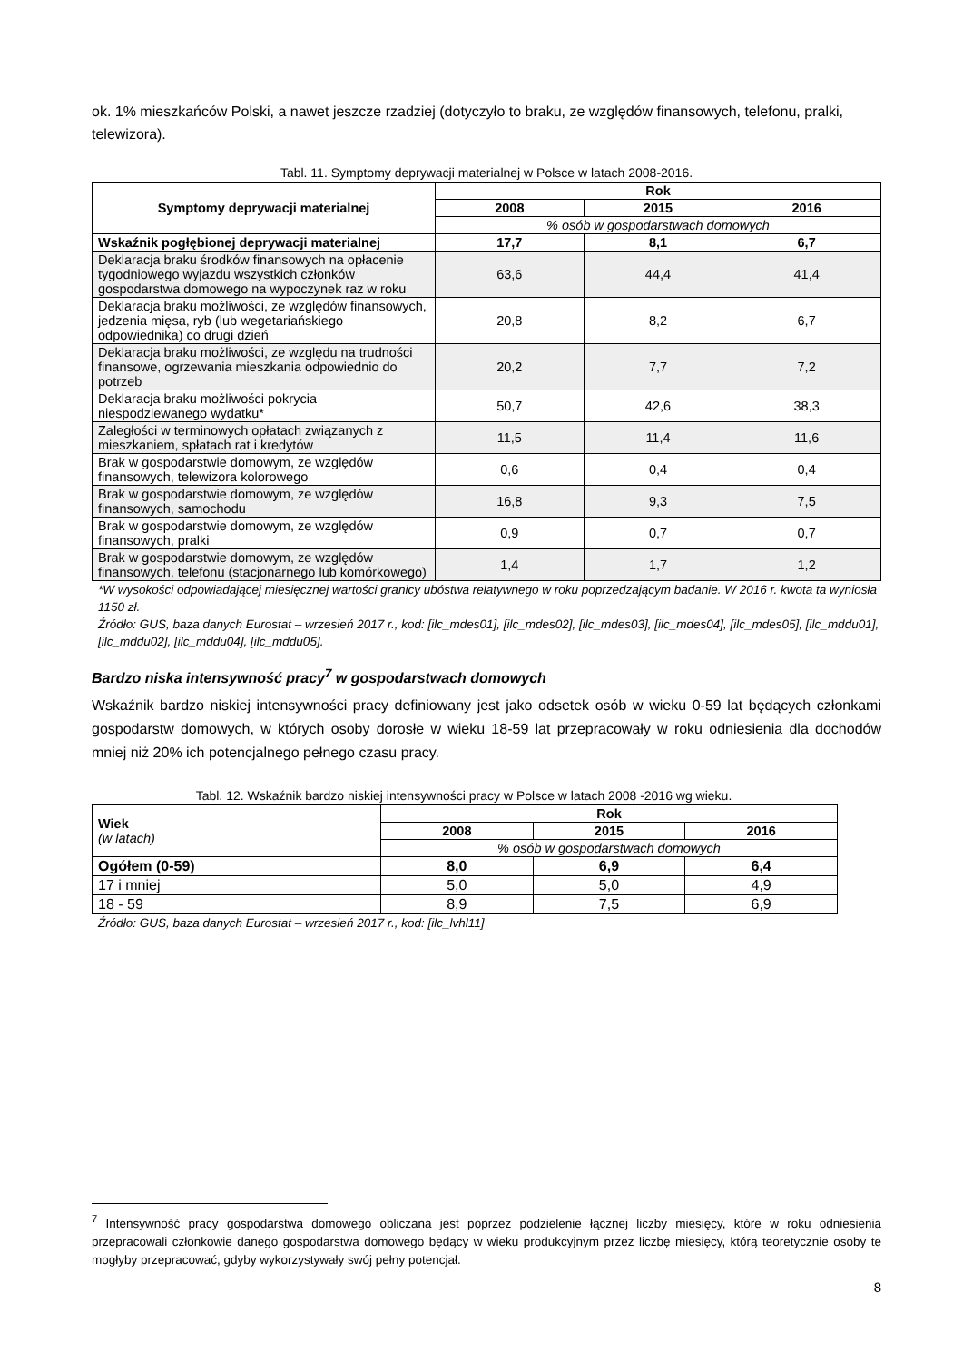ok. 1% mieszkańców Polski, a nawet jeszcze rzadziej (dotyczyło to braku, ze względów finansowych, telefonu, pralki, telewizora).
Tabl. 11. Symptomy deprywacji materialnej w Polsce w latach 2008-2016.
| Symptomy deprywacji materialnej | Rok | | |
| --- | --- | --- | --- |
| | 2008 | 2015 | 2016 |
| | % osób w gospodarstwach domowych | | |
| Wskaźnik pogłębionej deprywacji materialnej | 17,7 | 8,1 | 6,7 |
| Deklaracja braku środków finansowych na opłacenie tygodniowego wyjazdu wszystkich członków gospodarstwa domowego na wypoczynek raz w roku | 63,6 | 44,4 | 41,4 |
| Deklaracja braku możliwości, ze względów finansowych, jedzenia mięsa, ryb (lub wegetariańskiego odpowiednika) co drugi dzień | 20,8 | 8,2 | 6,7 |
| Deklaracja braku możliwości, ze względu na trudności finansowe, ogrzewania mieszkania odpowiednio do potrzeb | 20,2 | 7,7 | 7,2 |
| Deklaracja braku możliwości pokrycia niespodziewanego wydatku* | 50,7 | 42,6 | 38,3 |
| Zaległości w terminowych opłatach związanych z mieszkaniem, spłatach rat i kredytów | 11,5 | 11,4 | 11,6 |
| Brak w gospodarstwie domowym, ze względów finansowych, telewizora kolorowego | 0,6 | 0,4 | 0,4 |
| Brak w gospodarstwie domowym, ze względów finansowych, samochodu | 16,8 | 9,3 | 7,5 |
| Brak w gospodarstwie domowym, ze względów finansowych, pralki | 0,9 | 0,7 | 0,7 |
| Brak w gospodarstwie domowym, ze względów finansowych, telefonu (stacjonarnego lub komórkowego) | 1,4 | 1,7 | 1,2 |
*W wysokości odpowiadającej miesięcznej wartości granicy ubóstwa relatywnego w roku poprzedzającym badanie. W 2016 r. kwota ta wyniosła 1150 zł.
Źródło: GUS, baza danych Eurostat – wrzesień 2017 r., kod: [ilc_mdes01], [ilc_mdes02], [ilc_mdes03], [ilc_mdes04], [ilc_mdes05], [ilc_mddu01], [ilc_mddu02], [ilc_mddu04], [ilc_mddu05].
Bardzo niska intensywność pracy<sup>7</sup> w gospodarstwach domowych
Wskaźnik bardzo niskiej intensywności pracy definiowany jest jako odsetek osób w wieku 0-59 lat będących członkami gospodarstw domowych, w których osoby dorosłe w wieku 18-59 lat przepracowały w roku odniesienia dla dochodów mniej niż 20% ich potencjalnego pełnego czasu pracy.
Tabl. 12. Wskaźnik bardzo niskiej intensywności pracy w Polsce w latach 2008 -2016 wg wieku.
| Wiek (w latach) | Rok | | |
| | 2008 | 2015 | 2016 |
| | % osób w gospodarstwach domowych | | |
| Ogółem (0-59) | 8,0 | 6,9 | 6,4 |
| 17 i mniej | 5,0 | 5,0 | 4,9 |
| 18 - 59 | 8,9 | 7,5 | 6,9 |
Źródło: GUS, baza danych Eurostat – wrzesień 2017 r., kod: [ilc_lvhl11]
<sup>7</sup> Intensywność pracy gospodarstwa domowego obliczana jest poprzez podzielenie łącznej liczby miesięcy, które w roku odniesienia przepracowali członkowie danego gospodarstwa domowego będący w wieku produkcyjnym przez liczbę miesięcy, którą teoretycznie osoby te mogłyby przepracować, gdyby wykorzystywały swój pełny potencjał.
8